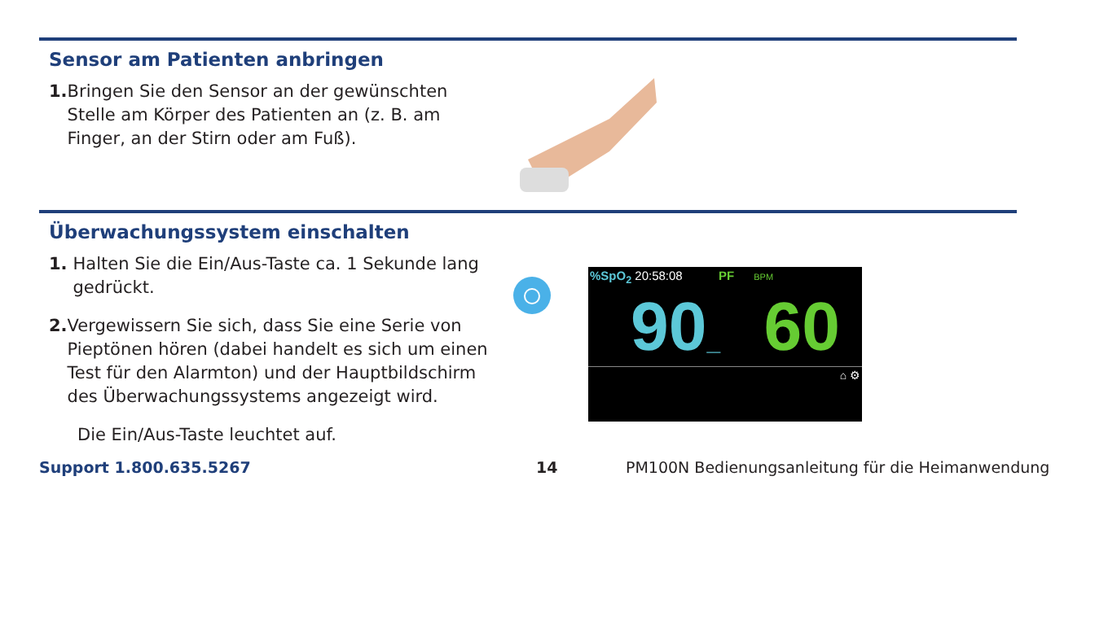Sensor am Patienten anbringen
1. Bringen Sie den Sensor an der gewünschten Stelle am Körper des Patienten an (z. B. am Finger, an der Stirn oder am Fuß).
Überwachungssystem einschalten
1. Halten Sie die Ein/Aus-Taste ca. 1 Sekunde lang gedrückt.
2. Vergewissern Sie sich, dass Sie eine Serie von Pieptönen hören (dabei handelt es sich um einen Test für den Alarmton) und der Hauptbildschirm des Überwachungssystems angezeigt wird.
Die Ein/Aus-Taste leuchtet auf.
%SpO<sub>2</sub> 20:58:08 PF BPM
90_ 60
⌂ ⚙
Support 1.800.635.5267 14 PM100N Bedienungsanleitung für die Heimanwendung